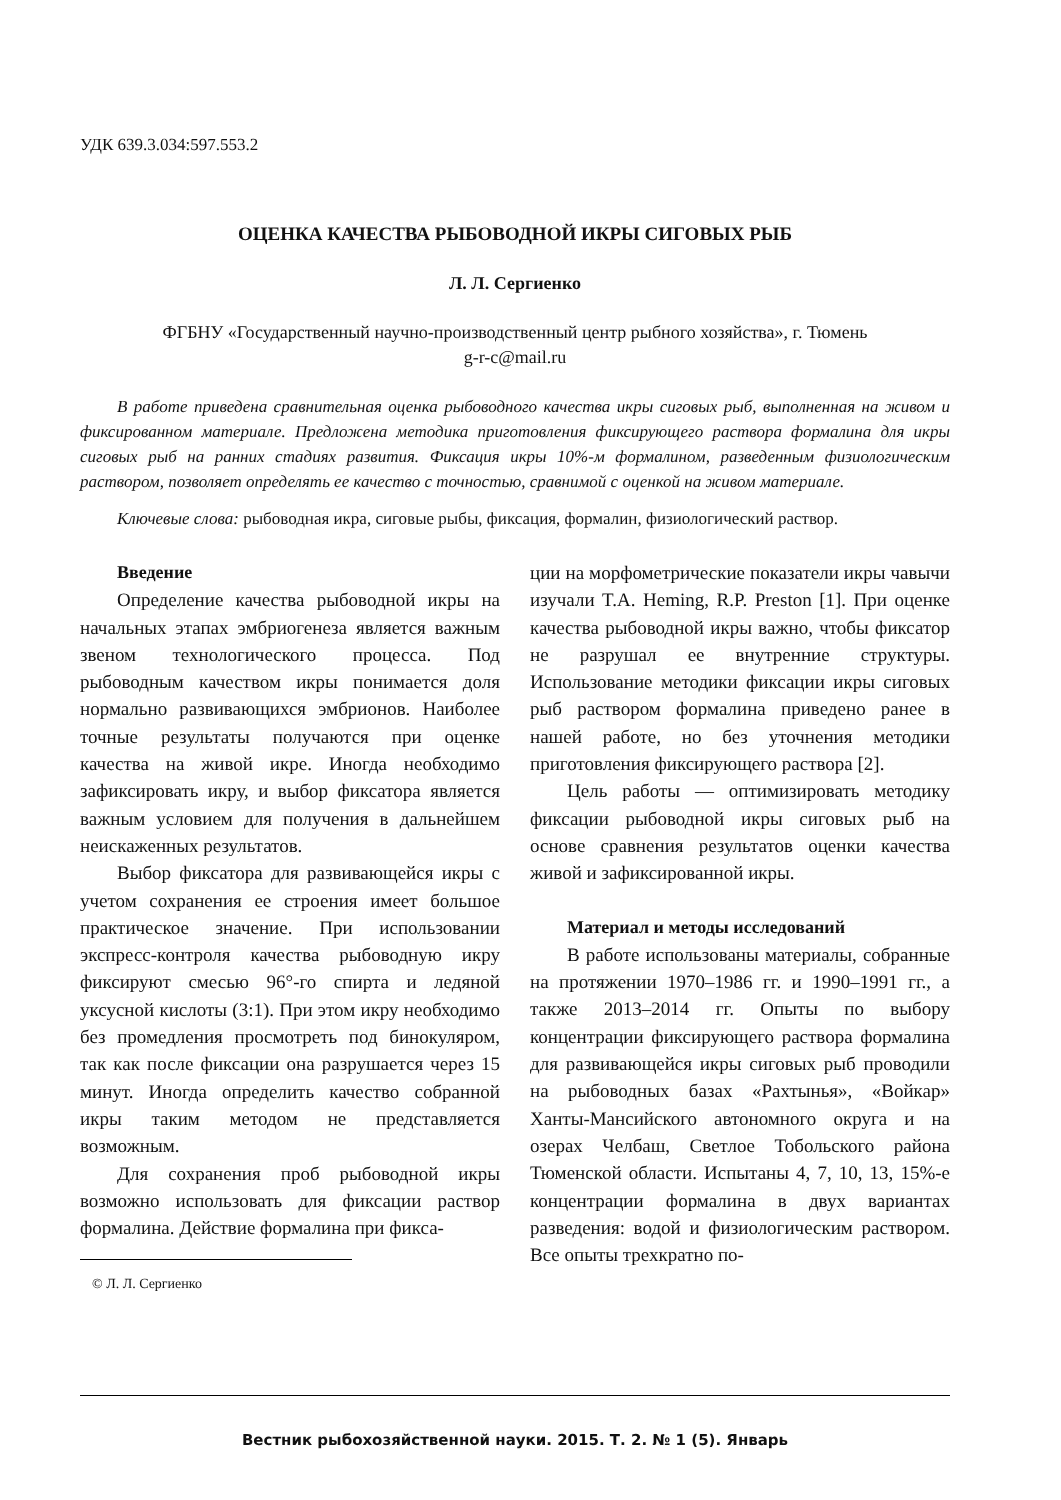УДК 639.3.034:597.553.2
ОЦЕНКА КАЧЕСТВА РЫБОВОДНОЙ ИКРЫ СИГОВЫХ РЫБ
Л. Л. Сергиенко
ФГБНУ «Государственный научно-производственный центр рыбного хозяйства», г. Тюмень
g-r-c@mail.ru
В работе приведена сравнительная оценка рыбоводного качества икры сиговых рыб, выполненная на живом и фиксированном материале. Предложена методика приготовления фиксирующего раствора формалина для икры сиговых рыб на ранних стадиях развития. Фиксация икры 10%-м формалином, разведенным физиологическим раствором, позволяет определять ее качество с точностью, сравнимой с оценкой на живом материале.
Ключевые слова: рыбоводная икра, сиговые рыбы, фиксация, формалин, физиологический раствор.
Введение
Определение качества рыбоводной икры на начальных этапах эмбриогенеза является важным звеном технологического процесса. Под рыбоводным качеством икры понимается доля нормально развивающихся эмбрионов. Наиболее точные результаты получаются при оценке качества на живой икре. Иногда необходимо зафиксировать икру, и выбор фиксатора является важным условием для получения в дальнейшем неискаженных результатов.
Выбор фиксатора для развивающейся икры с учетом сохранения ее строения имеет большое практическое значение. При использовании экспресс-контроля качества рыбоводную икру фиксируют смесью 96°-го спирта и ледяной уксусной кислоты (3:1). При этом икру необходимо без промедления просмотреть под бинокуляром, так как после фиксации она разрушается через 15 минут. Иногда определить качество собранной икры таким методом не представляется возможным.
Для сохранения проб рыбоводной икры возможно использовать для фиксации раствор формалина. Действие формалина при фикса-
© Л. Л. Сергиенко
ции на морфометрические показатели икры чавычи изучали T.A. Heming, R.P. Preston [1]. При оценке качества рыбоводной икры важно, чтобы фиксатор не разрушал ее внутренние структуры. Использование методики фиксации икры сиговых рыб раствором формалина приведено ранее в нашей работе, но без уточнения методики приготовления фиксирующего раствора [2].
Цель работы — оптимизировать методику фиксации рыбоводной икры сиговых рыб на основе сравнения результатов оценки качества живой и зафиксированной икры.
Материал и методы исследований
В работе использованы материалы, собранные на протяжении 1970–1986 гг. и 1990–1991 гг., а также 2013–2014 гг. Опыты по выбору концентрации фиксирующего раствора формалина для развивающейся икры сиговых рыб проводили на рыбоводных базах «Рахтынья», «Войкар» Ханты-Мансийского автономного округа и на озерах Челбаш, Светлое Тобольского района Тюменской области. Испытаны 4, 7, 10, 13, 15%-е концентрации формалина в двух вариантах разведения: водой и физиологическим раствором. Все опыты трехкратно по-
Вестник рыбохозяйственной науки. 2015. Т. 2. № 1 (5). Январь